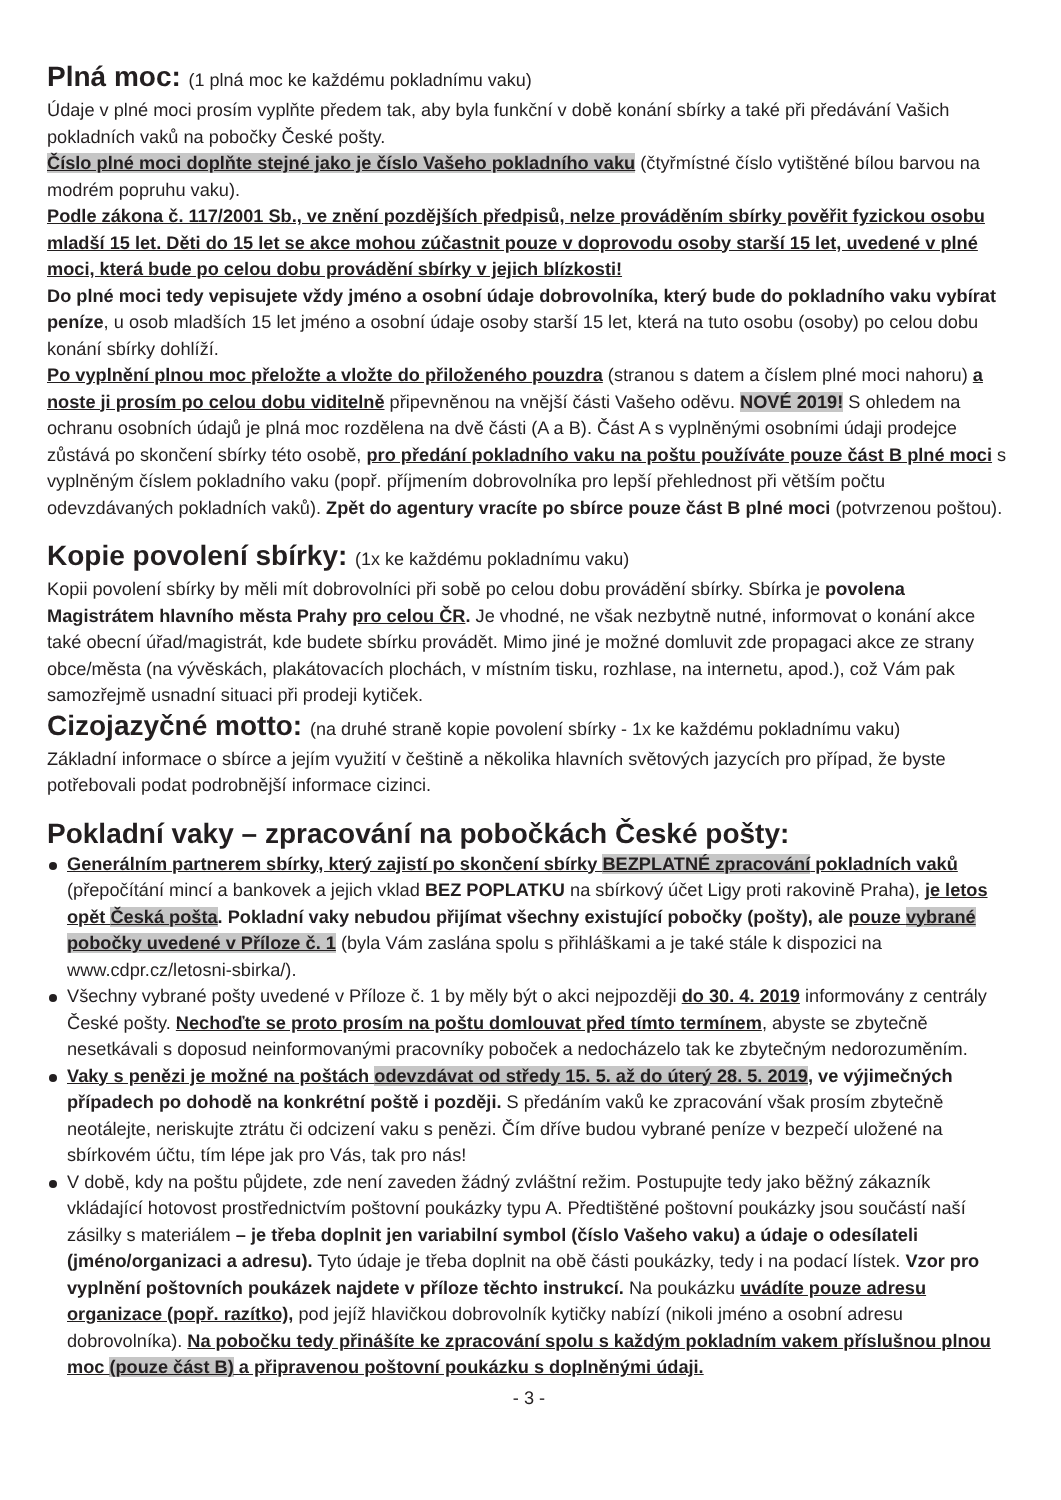Plná moc: (1 plná moc ke každému pokladnímu vaku)
Údaje v plné moci prosím vyplňte předem tak, aby byla funkční v době konání sbírky a také při předávání Vašich pokladních vaků na pobočky České pošty.
Číslo plné moci doplňte stejné jako je číslo Vašeho pokladního vaku (čtyřmístné číslo vytištěné bílou barvou na modrém popruhu vaku).
Podle zákona č. 117/2001 Sb., ve znění pozdějších předpisů, nelze prováděním sbírky pověřit fyzickou osobu mladší 15 let. Děti do 15 let se akce mohou zúčastnit pouze v doprovodu osoby starší 15 let, uvedené v plné moci, která bude po celou dobu provádění sbírky v jejich blízkosti!
Do plné moci tedy vepisujete vždy jméno a osobní údaje dobrovolníka, který bude do pokladního vaku vybírat peníze, u osob mladších 15 let jméno a osobní údaje osoby starší 15 let, která na tuto osobu (osoby) po celou dobu konání sbírky dohlíží.
Po vyplnění plnou moc přeložte a vložte do přiloženého pouzdra (stranou s datem a číslem plné moci nahoru) a noste ji prosím po celou dobu viditelně připevněnou na vnější části Vašeho oděvu. NOVÉ 2019! S ohledem na ochranu osobních údajů je plná moc rozdělena na dvě části (A a B). Část A s vyplněnými osobními údaji prodejce zůstává po skončení sbírky této osobě, pro předání pokladního vaku na poštu používáte pouze část B plné moci s vyplněným číslem pokladního vaku (popř. příjmením dobrovolníka pro lepší přehlednost při větším počtu odevzdávaných pokladních vaků). Zpět do agentury vracíte po sbírce pouze část B plné moci (potvrzenou poštou).
Kopie povolení sbírky: (1x ke každému pokladnímu vaku)
Kopii povolení sbírky by měli mít dobrovolníci při sobě po celou dobu provádění sbírky. Sbírka je povolena Magistrátem hlavního města Prahy pro celou ČR. Je vhodné, ne však nezbytně nutné, informovat o konání akce také obecní úřad/magistrát, kde budete sbírku provádět. Mimo jiné je možné domluvit zde propagaci akce ze strany obce/města (na vývěskách, plakátovacích plochách, v místním tisku, rozhlase, na internetu, apod.), což Vám pak samozřejmě usnadní situaci při prodeji kytiček.
Cizojazyčné motto: (na druhé straně kopie povolení sbírky - 1x ke každému pokladnímu vaku)
Základní informace o sbírce a jejím využití v češtině a několika hlavních světových jazycích pro případ, že byste potřebovali podat podrobnější informace cizinci.
Pokladní vaky – zpracování na pobočkách České pošty:
Generálním partnerem sbírky, který zajistí po skončení sbírky BEZPLATNÉ zpracování pokladních vaků (přepočítání mincí a bankovek a jejich vklad BEZ POPLATKU na sbírkový účet Ligy proti rakovině Praha), je letos opět Česká pošta. Pokladní vaky nebudou přijímat všechny existující pobočky (pošty), ale pouze vybrané pobočky uvedené v Příloze č. 1 (byla Vám zaslána spolu s přihláškami a je také stále k dispozici na www.cdpr.cz/letosni-sbirka/).
Všechny vybrané pošty uvedené v Příloze č. 1 by měly být o akci nejpozději do 30. 4. 2019 informovány z centrály České pošty. Nechoďte se proto prosím na poštu domlouvat před tímto termínem, abyste se zbytečně nesetkávali s doposud neinformovanými pracovníky poboček a nedocházelo tak ke zbytečným nedorozuměním.
Vaky s penězi je možné na poštách odevzdávat od středy 15. 5. až do úterý 28. 5. 2019, ve výjimečných případech po dohodě na konkrétní poště i později. S předáním vaků ke zpracování však prosím zbytečně neotálejte, neriskujte ztrátu či odcizení vaku s penězi. Čím dříve budou vybrané peníze v bezpečí uložené na sbírkovém účtu, tím lépe jak pro Vás, tak pro nás!
V době, kdy na poštu půjdete, zde není zaveden žádný zvláštní režim. Postupujte tedy jako běžný zákazník vkládající hotovost prostřednictvím poštovní poukázky typu A. Předtištěné poštovní poukázky jsou součástí naší zásilky s materiálem – je třeba doplnit jen variabilní symbol (číslo Vašeho vaku) a údaje o odesílateli (jméno/organizaci a adresu). Tyto údaje je třeba doplnit na obě části poukázky, tedy i na podací lístek. Vzor pro vyplnění poštovních poukázek najdete v příloze těchto instrukcí. Na poukázku uvádíte pouze adresu organizace (popř. razítko), pod jejíž hlavičkou dobrovolník kytičky nabízí (nikoli jméno a osobní adresu dobrovolníka). Na pobočku tedy přinášíte ke zpracování spolu s každým pokladním vakem příslušnou plnou moc (pouze část B) a připravenou poštovní poukázku s doplněnými údaji.
- 3 -